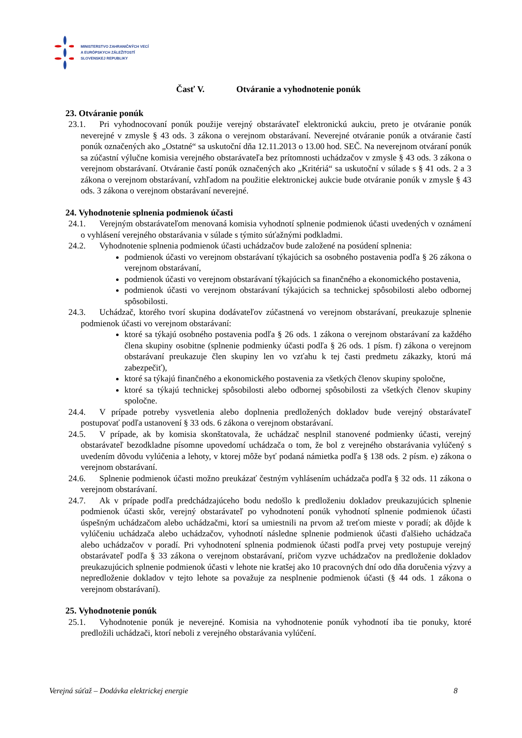MINISTERSTVO ZAHRANIČNÝCH VECÍ
A EURÓPSKYCH ZÁLEŽITOSTÍ
SLOVENSKEJ REPUBLIKY
Časť V. Otváranie a vyhodnotenie ponúk
23. Otváranie ponúk
23.1. Pri vyhodnocovaní ponúk použije verejný obstarávateľ elektronickú aukciu, preto je otváranie ponúk neverejné v zmysle § 43 ods. 3 zákona o verejnom obstarávaní. Neverejné otváranie ponúk a otváranie častí ponúk označených ako „Ostatné“ sa uskutoční dňa 12.11.2013 o 13.00 hod. SEČ. Na neverejnom otváraní ponúk sa zúčastní výlučne komisia verejného obstarávateľa bez prítomnosti uchádzačov v zmysle § 43 ods. 3 zákona o verejnom obstarávaní. Otváranie častí ponúk označených ako „Kritériá“ sa uskutoční v súlade s § 41 ods. 2 a 3 zákona o verejnom obstarávaní, vzhľadom na použitie elektronickej aukcie bude otváranie ponúk v zmysle § 43 ods. 3 zákona o verejnom obstarávaní neverejné.
24. Vyhodnotenie splnenia podmienok účasti
24.1. Verejným obstarávateľom menovaná komisia vyhodnotí splnenie podmienok účasti uvedených v oznámení o vyhlásení verejného obstarávania v súlade s týmito súťažnými podkladmi.
24.2. Vyhodnotenie splnenia podmienok účasti uchádzačov bude založené na posúdení splnenia:
podmienok účasti vo verejnom obstarávaní týkajúcich sa osobného postavenia podľa § 26 zákona o verejnom obstarávaní,
podmienok účasti vo verejnom obstarávaní týkajúcich sa finančného a ekonomického postavenia,
podmienok účasti vo verejnom obstarávaní týkajúcich sa technickej spôsobilosti alebo odbornej spôsobilosti.
24.3. Uchádzač, ktorého tvorí skupina dodávateľov zúčastnená vo verejnom obstarávaní, preukazuje splnenie podmienok účasti vo verejnom obstarávaní:
ktoré sa týkajú osobného postavenia podľa § 26 ods. 1 zákona o verejnom obstarávaní za každého člena skupiny osobitne (splnenie podmienky účasti podľa § 26 ods. 1 písm. f) zákona o verejnom obstarávaní preukazuje člen skupiny len vo vzťahu k tej časti predmetu zákazky, ktorú má zabezpečiť),
ktoré sa týkajú finančného a ekonomického postavenia za všetkých členov skupiny spoločne,
ktoré sa týkajú technickej spôsobilosti alebo odbornej spôsobilosti za všetkých členov skupiny spoločne.
24.4. V prípade potreby vysvetlenia alebo doplnenia predložených dokladov bude verejný obstarávateľ postupovať podľa ustanovení § 33 ods. 6 zákona o verejnom obstarávaní.
24.5. V prípade, ak by komisia skonštatovala, že uchádzač nesplnil stanovené podmienky účasti, verejný obstarávateľ bezodkladne písomne upovedomí uchádzača o tom, že bol z verejného obstarávania vylúčený s uvedením dôvodu vylúčenia a lehoty, v ktorej môže byť podaná námietka podľa § 138 ods. 2 písm. e) zákona o verejnom obstarávaní.
24.6. Splnenie podmienok účasti možno preukázať čestným vyhlásením uchádzača podľa § 32 ods. 11 zákona o verejnom obstarávaní.
24.7. Ak v prípade podľa predchádzajúceho bodu nedošlo k predloženiu dokladov preukazujúcich splnenie podmienok účasti skôr, verejný obstarávateľ po vyhodnotení ponúk vyhodnotí splnenie podmienok účasti úspešným uchádzačom alebo uchádzačmi, ktorí sa umiestnili na prvom až treťom mieste v poradí; ak dôjde k vylúčeniu uchádzača alebo uchádzačov, vyhodnotí následne splnenie podmienok účasti ďalšieho uchádzača alebo uchádzačov v poradí. Pri vyhodnotení splnenia podmienok účasti podľa prvej vety postupuje verejný obstarávateľ podľa § 33 zákona o verejnom obstarávaní, pričom vyzve uchádzačov na predloženie dokladov preukazujúcich splnenie podmienok účasti v lehote nie kratšej ako 10 pracovných dní odo dňa doručenia výzvy a nepredloženie dokladov v tejto lehote sa považuje za nesplnenie podmienok účasti (§ 44 ods. 1 zákona o verejnom obstarávaní).
25. Vyhodnotenie ponúk
25.1. Vyhodnotenie ponúk je neverejné. Komisia na vyhodnotenie ponúk vyhodnotí iba tie ponuky, ktoré predložili uchádzači, ktorí neboli z verejného obstarávania vylúčení.
Verejná súťaž – Dodávka elektrickej energie 8